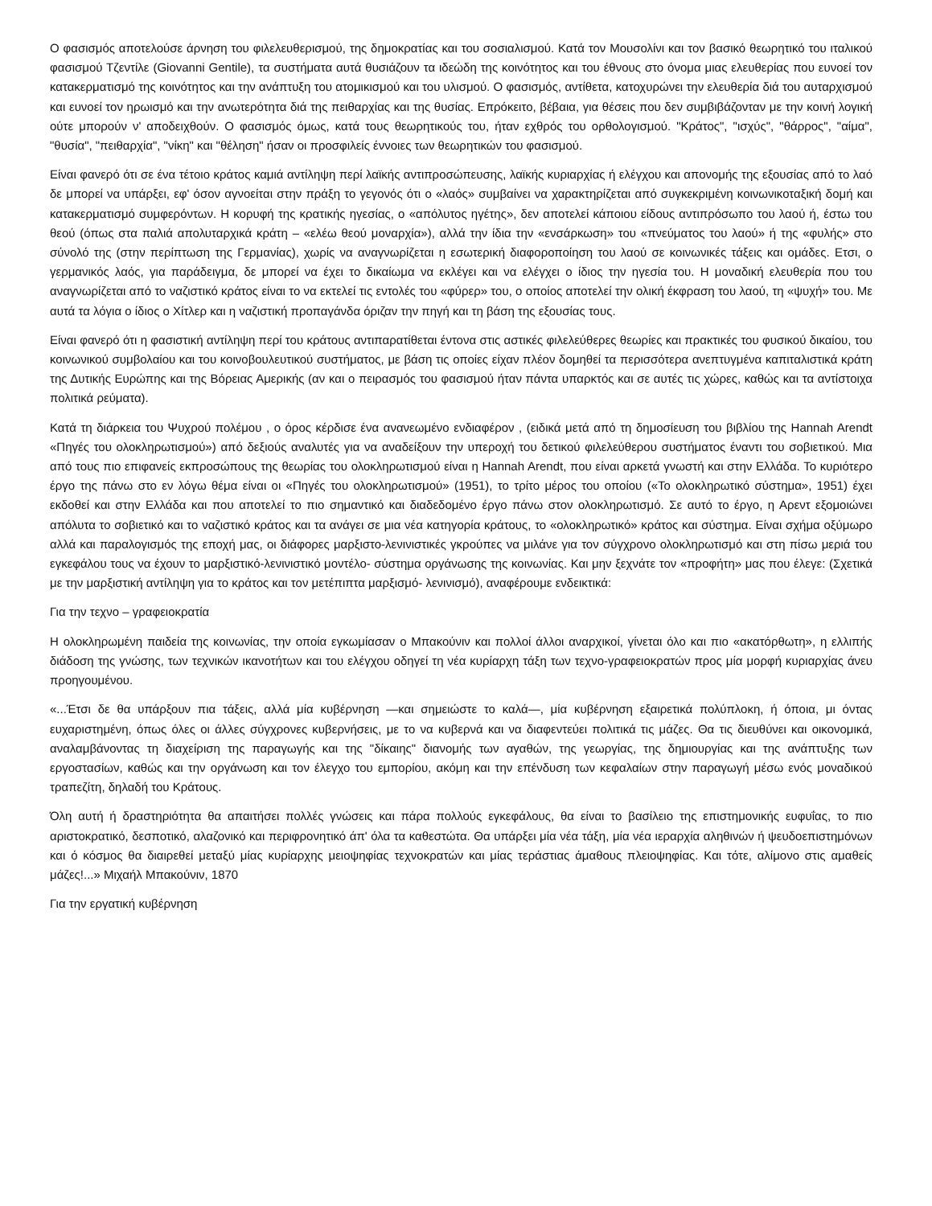Ο φασισμός αποτελούσε άρνηση του φιλελευθερισμού, της δημοκρατίας και του σοσιαλισμού. Κατά τον Μουσολίνι και τον βασικό θεωρητικό του ιταλικού φασισμού Τζεντίλε (Giovanni Gentile), τα συστήματα αυτά θυσιάζουν τα ιδεώδη της κοινότητος και του έθνους στο όνομα μιας ελευθερίας που ευνοεί τον κατακερματισμό της κοινότητος και την ανάπτυξη του ατομικισμού και του υλισμού. Ο φασισμός, αντίθετα, κατοχυρώνει την ελευθερία διά του αυταρχισμού και ευνοεί τον ηρωισμό και την ανωτερότητα διά της πειθαρχίας και της θυσίας. Επρόκειτο, βέβαια, για θέσεις που δεν συμβιβάζονταν με την κοινή λογική ούτε μπορούν ν' αποδειχθούν. Ο φασισμός όμως, κατά τους θεωρητικούς του, ήταν εχθρός του ορθολογισμού. "Κράτος", "ισχύς", "θάρρος", "αίμα", "θυσία", "πειθαρχία", "νίκη" και "θέληση" ήσαν οι προσφιλείς έννοιες των θεωρητικών του φασισμού.
Είναι φανερό ότι σε ένα τέτοιο κράτος καμιά αντίληψη περί λαϊκής αντιπροσώπευσης, λαϊκής κυριαρχίας ή ελέγχου και απονομής της εξουσίας από το λαό δε μπορεί να υπάρξει, εφ' όσον αγνοείται στην πράξη το γεγονός ότι ο «λαός» συμβαίνει να χαρακτηρίζεται από συγκεκριμένη κοινωνικοταξική δομή και κατακερματισμό συμφερόντων. Η κορυφή της κρατικής ηγεσίας, ο «απόλυτος ηγέτης», δεν αποτελεί κάποιου είδους αντιπρόσωπο του λαού ή, έστω του θεού (όπως στα παλιά απολυταρχικά κράτη – «ελέω θεού μοναρχία»), αλλά την ίδια την «ενσάρκωση» του «πνεύματος του λαού» ή της «φυλής» στο σύνολό της (στην περίπτωση της Γερμανίας), χωρίς να αναγνωρίζεται η εσωτερική διαφοροποίηση του λαού σε κοινωνικές τάξεις και ομάδες. Ετσι, ο γερμανικός λαός, για παράδειγμα, δε μπορεί να έχει το δικαίωμα να εκλέγει και να ελέγχει ο ίδιος την ηγεσία του. Η μοναδική ελευθερία που του αναγνωρίζεται από το ναζιστικό κράτος είναι το να εκτελεί τις εντολές του «φύρερ» του, ο οποίος αποτελεί την ολική έκφραση του λαού, τη «ψυχή» του. Με αυτά τα λόγια ο ίδιος ο Χίτλερ και η ναζιστική προπαγάνδα όριζαν την πηγή και τη βάση της εξουσίας τους.
Είναι φανερό ότι η φασιστική αντίληψη περί του κράτους αντιπαρατίθεται έντονα στις αστικές φιλελεύθερες θεωρίες και πρακτικές του φυσικού δικαίου, του κοινωνικού συμβολαίου και του κοινοβουλευτικού συστήματος, με βάση τις οποίες είχαν πλέον δομηθεί τα περισσότερα ανεπτυγμένα καπιταλιστικά κράτη της Δυτικής Ευρώπης και της Βόρειας Αμερικής (αν και ο πειρασμός του φασισμού ήταν πάντα υπαρκτός και σε αυτές τις χώρες, καθώς και τα αντίστοιχα πολιτικά ρεύματα).
Κατά τη διάρκεια του Ψυχρού πολέμου , ο όρος κέρδισε ένα ανανεωμένο ενδιαφέρον , (ειδικά μετά από τη δημοσίευση του βιβλίου της Hannah Arendt «Πηγές του ολοκληρωτισμού») από δεξιούς αναλυτές για να αναδείξουν την υπεροχή του δετικού φιλελεύθερου συστήματος έναντι του σοβιετικού. Μια από τους πιο επιφανείς εκπροσώπους της θεωρίας του ολοκληρωτισμού είναι η Hannah Arendt, που είναι αρκετά γνωστή και στην Ελλάδα. Το κυριότερο έργο της πάνω στο εν λόγω θέμα είναι οι «Πηγές του ολοκληρωτισμού» (1951), το τρίτο μέρος του οποίου («Το ολοκληρωτικό σύστημα», 1951) έχει εκδοθεί και στην Ελλάδα και που αποτελεί το πιο σημαντικό και διαδεδομένο έργο πάνω στον ολοκληρωτισμό. Σε αυτό το έργο, η Αρεντ εξομοιώνει απόλυτα το σοβιετικό και το ναζιστικό κράτος και τα ανάγει σε μια νέα κατηγορία κράτους, το «ολοκληρωτικό» κράτος και σύστημα. Είναι σχήμα οξύμωρο αλλά και παραλογισμός της εποχή μας, οι διάφορες μαρξιστο-λενινιστικές γκρούπες να μιλάνε για τον σύγχρονο ολοκληρωτισμό και στη πίσω μεριά του εγκεφάλου τους να έχουν το μαρξιστικό-λενινιστικό μοντέλο- σύστημα οργάνωσης της κοινωνίας. Και μην ξεχνάτε τον «προφήτη» μας που έλεγε: (Σχετικά με την μαρξιστική αντίληψη για το κράτος και τον μετέπιπτα μαρξισμό- λενινισμό), αναφέρουμε ενδεικτικά:
Για την τεχνο – γραφειοκρατία
Η ολοκληρωμένη παιδεία της κοινωνίας, την οποία εγκωμίασαν ο Μπακούνιν και πολλοί άλλοι αναρχικοί, γίνεται όλο και πιο «ακατόρθωτη», η ελλιπής διάδοση της γνώσης, των τεχνικών ικανοτήτων και του ελέγχου οδηγεί τη νέα κυρίαρχη τάξη των τεχνο-γραφειοκρατών προς μία μορφή κυριαρχίας άνευ προηγουμένου.
«...Έτσι δε θα υπάρξουν πια τάξεις, αλλά μία κυβέρνηση —και σημειώστε το καλά—, μία κυβέρνηση εξαιρετικά πολύπλοκη, ή όποια, μι όντας ευχαριστημένη, όπως όλες οι άλλες σύγχρονες κυβερνήσεις, με το να κυβερνά και να διαφεντεύει πολιτικά τις μάζες. Θα τις διευθύνει και οικονομικά, αναλαμβάνοντας τη διαχείριση της παραγωγής και της "δίκαιης" διανομής των αγαθών, της γεωργίας, της δημιουργίας και της ανάπτυξης των εργοστασίων, καθώς και την οργάνωση και τον έλεγχο του εμπορίου, ακόμη και την επένδυση των κεφαλαίων στην παραγωγή μέσω ενός μοναδικού τραπεζίτη, δηλαδή του Κράτους.
Όλη αυτή ή δραστηριότητα θα απαιτήσει πολλές γνώσεις και πάρα πολλούς εγκεφάλους, θα είναι το βασίλειο της επιστημονικής ευφυΐας, το πιο αριστοκρατικό, δεσποτικό, αλαζονικό και περιφρονητικό άπ' όλα τα καθεστώτα. Θα υπάρξει μία νέα τάξη, μία νέα ιεραρχία αληθινών ή ψευδοεπιστημόνων και ό κόσμος θα διαιρεθεί μεταξύ μίας κυρίαρχης μειοψηφίας τεχνοκρατών και μίας τεράστιας άμαθους πλειοψηφίας. Και τότε, αλίμονο στις αμαθείς μάζες!...» Μιχαήλ Μπακούνιν, 1870
Για την εργατική κυβέρνηση